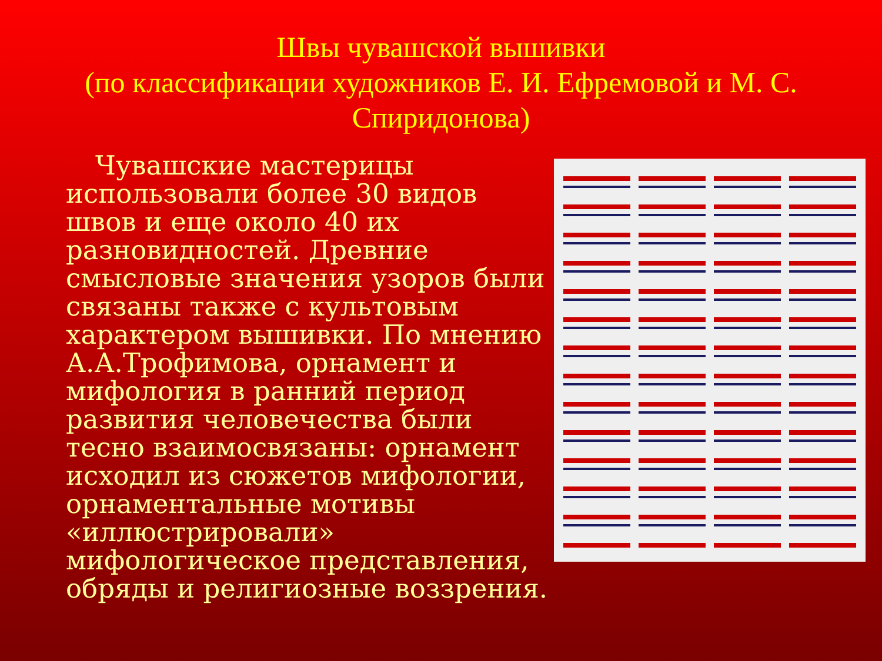Швы чувашской вышивки
(по классификации художников Е. И. Ефремовой и М. С. Спиридонова)
Чувашские мастерицы использовали более 30 видов швов и еще около 40 их разновидностей. Древние смысловые значения узоров были связаны также с культовым характером вышивки. По мнению А.А.Трофимова, орнамент и мифология в ранний период развития человечества были тесно взаимосвязаны: орнамент исходил из сюжетов мифологии, орнаментальные мотивы «иллюстрировали» мифологическое представления, обряды и религиозные воззрения.